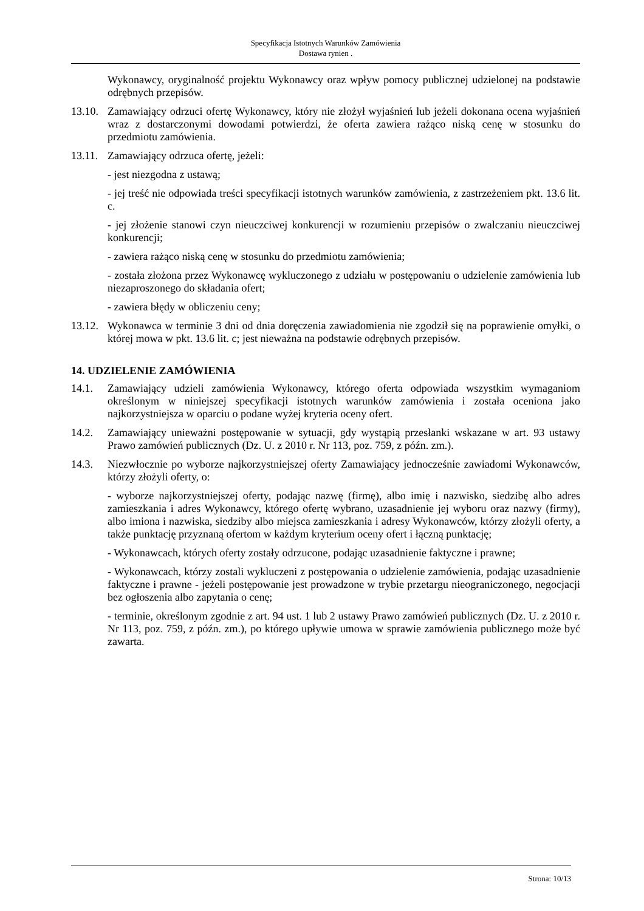Specyfikacja Istotnych Warunków Zamówienia
Dostawa rynien .
Wykonawcy, oryginalność projektu Wykonawcy oraz wpływ pomocy publicznej udzielonej na podstawie odrębnych przepisów.
13.10.
Zamawiający odrzuci ofertę Wykonawcy, który nie złożył wyjaśnień lub jeżeli dokonana ocena wyjaśnień wraz z dostarczonymi dowodami potwierdzi, że oferta zawiera rażąco niską cenę w stosunku do przedmiotu zamówienia.
13.11.
Zamawiający odrzuca ofertę, jeżeli:
- jest niezgodna z ustawą;
- jej treść nie odpowiada treści specyfikacji istotnych warunków zamówienia, z zastrzeżeniem pkt. 13.6 lit. c.
- jej złożenie stanowi czyn nieuczciwej konkurencji w rozumieniu przepisów o zwalczaniu nieuczciwej konkurencji;
- zawiera rażąco niską cenę w stosunku do przedmiotu zamówienia;
- została złożona przez Wykonawcę wykluczonego z udziału w postępowaniu o udzielenie zamówienia lub niezaproszonego do składania ofert;
- zawiera błędy w obliczeniu ceny;
13.12.
Wykonawca w terminie 3 dni od dnia doręczenia zawiadomienia nie zgodził się na poprawienie omyłki, o której mowa w pkt. 13.6 lit. c; jest nieważna na podstawie odrębnych przepisów.
14. UDZIELENIE ZAMÓWIENIA
14.1. Zamawiający udzieli zamówienia Wykonawcy, którego oferta odpowiada wszystkim wymaganiom określonym w niniejszej specyfikacji istotnych warunków zamówienia i została oceniona jako najkorzystniejsza w oparciu o podane wyżej kryteria oceny ofert.
14.2. Zamawiający unieważni postępowanie w sytuacji, gdy wystąpią przesłanki wskazane w art. 93 ustawy Prawo zamówień publicznych (Dz. U. z 2010 r. Nr 113, poz. 759, z późn. zm.).
14.3. Niezwłocznie po wyborze najkorzystniejszej oferty Zamawiający jednocześnie zawiadomi Wykonawców, którzy złożyli oferty, o:
- wyborze najkorzystniejszej oferty, podając nazwę (firmę), albo imię i nazwisko, siedzibę albo adres zamieszkania i adres Wykonawcy, którego ofertę wybrano, uzasadnienie jej wyboru oraz nazwy (firmy), albo imiona i nazwiska, siedziby albo miejsca zamieszkania i adresy Wykonawców, którzy złożyli oferty, a także punktację przyznaną ofertom w każdym kryterium oceny ofert i łączną punktację;
- Wykonawcach, których oferty zostały odrzucone, podając uzasadnienie faktyczne i prawne;
- Wykonawcach, którzy zostali wykluczeni z postępowania o udzielenie zamówienia, podając uzasadnienie faktyczne i prawne - jeżeli postępowanie jest prowadzone w trybie przetargu nieograniczonego, negocjacji bez ogłoszenia albo zapytania o cenę;
- terminie, określonym zgodnie z art. 94 ust. 1 lub 2 ustawy Prawo zamówień publicznych (Dz. U. z 2010 r. Nr 113, poz. 759, z późn. zm.), po którego upływie umowa w sprawie zamówienia publicznego może być zawarta.
Strona: 10/13